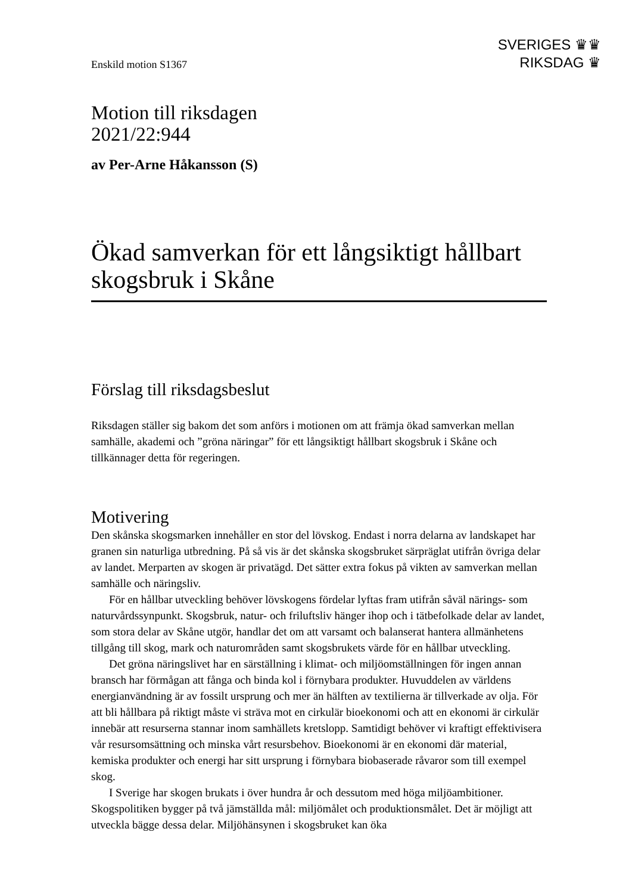SVERIGES ♛♛
RIKSDAG ♛
Enskild motion S1367
Motion till riksdagen
2021/22:944
av Per-Arne Håkansson (S)
Ökad samverkan för ett långsiktigt hållbart skogsbruk i Skåne
Förslag till riksdagsbeslut
Riksdagen ställer sig bakom det som anförs i motionen om att främja ökad samverkan mellan samhälle, akademi och ”gröna näringar” för ett långsiktigt hållbart skogsbruk i Skåne och tillkännager detta för regeringen.
Motivering
Den skånska skogsmarken innehåller en stor del lövskog. Endast i norra delarna av landskapet har granen sin naturliga utbredning. På så vis är det skånska skogsbruket särpräglat utifrån övriga delar av landet. Merparten av skogen är privatägd. Det sätter extra fokus på vikten av samverkan mellan samhälle och näringsliv.
För en hållbar utveckling behöver lövskogens fördelar lyftas fram utifrån såväl närings- som naturvårdssynpunkt. Skogsbruk, natur- och friluftsliv hänger ihop och i tätbefolkade delar av landet, som stora delar av Skåne utgör, handlar det om att varsamt och balanserat hantera allmänhetens tillgång till skog, mark och naturområden samt skogsbrukets värde för en hållbar utveckling.
Det gröna näringslivet har en särställning i klimat- och miljöomställningen för ingen annan bransch har förmågan att fånga och binda kol i förnybara produkter. Huvuddelen av världens energianvändning är av fossilt ursprung och mer än hälften av textilierna är tillverkade av olja. För att bli hållbara på riktigt måste vi sträva mot en cirkulär bioeko­nomi och att en ekonomi är cirkulär innebär att resurserna stannar inom samhällets kretslopp. Samtidigt behöver vi kraftigt effektivisera vår resursomsättning och minska vårt resursbehov. Bioekonomi är en ekonomi där material, kemiska produkter och energi har sitt ursprung i förnybara biobaserade råvaror som till exempel skog.
I Sverige har skogen brukats i över hundra år och dessutom med höga miljöambi­tioner. Skogspolitiken bygger på två jämställda mål: miljömålet och produktionsmålet. Det är möjligt att utveckla bägge dessa delar. Miljöhänsynen i skogsbruket kan öka